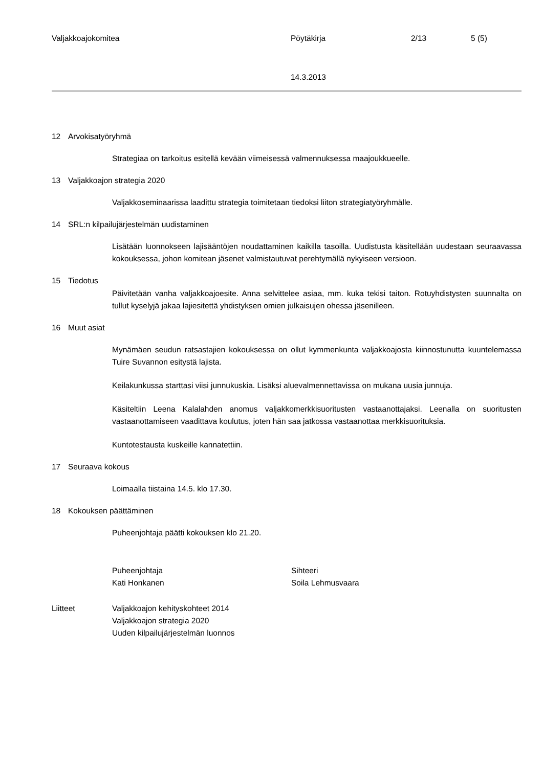Valjakkoajokomitea Pöytäkirja 2/13 5 (5)
14.3.2013
12 Arvokisatyöryhmä
Strategiaa on tarkoitus esitellä kevään viimeisessä valmennuksessa maajoukkueelle.
13 Valjakkoajon strategia 2020
Valjakkoseminaarissa laadittu strategia toimitetaan tiedoksi liiton strategiatyöryhmälle.
14 SRL:n kilpailujärjestelmän uudistaminen
Lisätään luonnokseen lajisääntöjen noudattaminen kaikilla tasoilla. Uudistusta käsitellään uudestaan seuraavassa kokouksessa, johon komitean jäsenet valmistautuvat perehtymällä nykyiseen versioon.
15 Tiedotus
Päivitetään vanha valjakkoajoesite. Anna selvittelee asiaa, mm. kuka tekisi taiton. Rotuyhdistysten suunnalta on tullut kyselyjä jakaa lajiesitettä yhdistyksen omien julkaisujen ohessa jäsenilleen.
16 Muut asiat
Mynämäen seudun ratsastajien kokouksessa on ollut kymmenkunta valjakkoajosta kiinnostunutta kuuntelemassa Tuire Suvannon esitystä lajista.
Keilakunkussa starttasi viisi junnukuskia. Lisäksi aluevalmennettavissa on mukana uusia junnuja.
Käsiteltiin Leena Kalalahden anomus valjakkomerkkisuoritusten vastaanottajaksi. Leenalla on suoritusten vastaanottamiseen vaadittava koulutus, joten hän saa jatkossa vastaanottaa merkkisuorituksia.
Kuntotestausta kuskeille kannatettiin.
17 Seuraava kokous
Loimaalla tiistaina 14.5. klo 17.30.
18 Kokouksen päättäminen
Puheenjohtaja päätti kokouksen klo 21.20.
Puheenjohtaja
Kati Honkanen
Sihteeri
Soila Lehmusvaara
Liitteet Valjakkoajon kehityskohteet 2014
Valjakkoajon strategia 2020
Uuden kilpailujärjestelmän luonnos